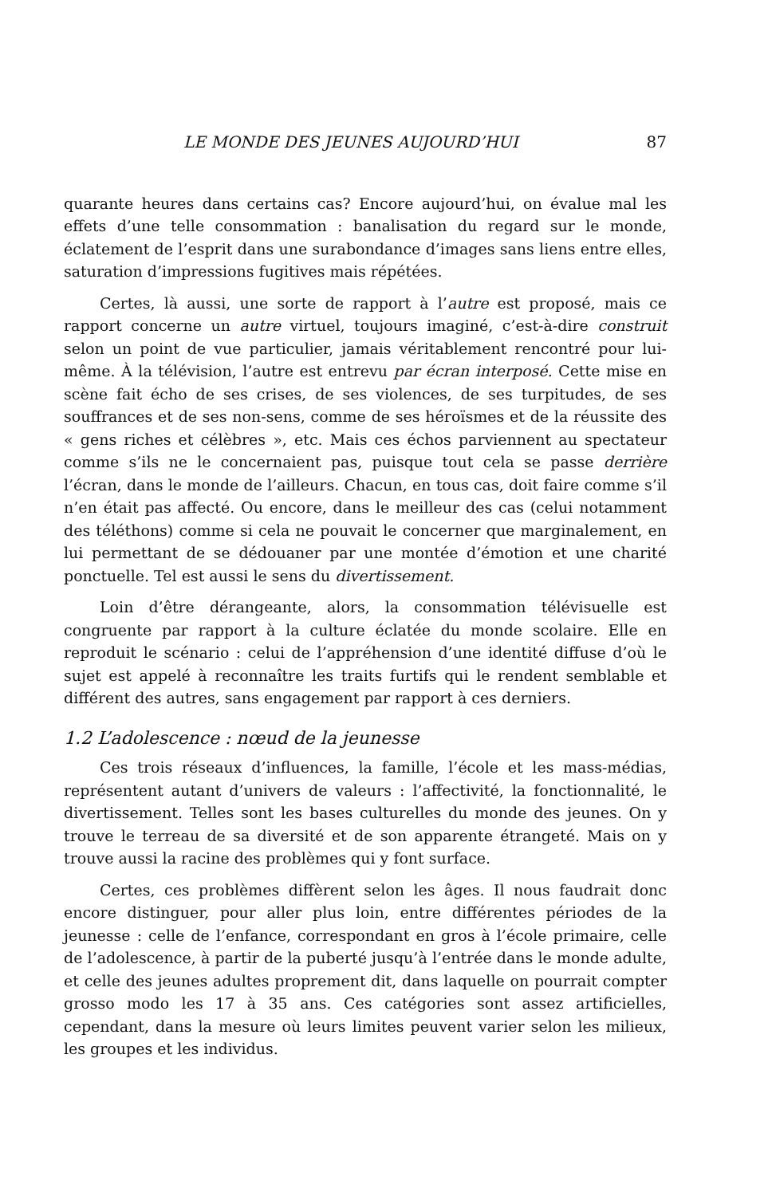LE MONDE DES JEUNES AUJOURD’HUI 87
quarante heures dans certains cas? Encore aujourd’hui, on évalue mal les effets d’une telle consommation : banalisation du regard sur le monde, éclatement de l’esprit dans une surabondance d’images sans liens entre elles, saturation d’impressions fugitives mais répétées.
Certes, là aussi, une sorte de rapport à l’autre est proposé, mais ce rapport concerne un autre virtuel, toujours imaginé, c’est-à-dire construit selon un point de vue particulier, jamais véritablement rencontré pour lui-même. À la télévision, l’autre est entrevu par écran interposé. Cette mise en scène fait écho de ses crises, de ses violences, de ses turpitudes, de ses souffrances et de ses non-sens, comme de ses héroïsmes et de la réussite des « gens riches et célèbres », etc. Mais ces échos parviennent au spectateur comme s’ils ne le concernaient pas, puisque tout cela se passe derrière l’écran, dans le monde de l’ailleurs. Chacun, en tous cas, doit faire comme s’il n’en était pas affecté. Ou encore, dans le meilleur des cas (celui notamment des téléthons) comme si cela ne pouvait le concerner que marginalement, en lui permettant de se dédouaner par une montée d’émotion et une charité ponctuelle. Tel est aussi le sens du divertissement.
Loin d’être dérangeante, alors, la consommation télévisuelle est congruente par rapport à la culture éclatée du monde scolaire. Elle en reproduit le scénario : celui de l’appréhension d’une identité diffuse d’où le sujet est appelé à reconnaître les traits furtifs qui le rendent semblable et différent des autres, sans engagement par rapport à ces derniers.
1.2 L’adolescence : nœud de la jeunesse
Ces trois réseaux d’influences, la famille, l’école et les mass-médias, représentent autant d’univers de valeurs : l’affectivité, la fonctionnalité, le divertissement. Telles sont les bases culturelles du monde des jeunes. On y trouve le terreau de sa diversité et de son apparente étrangeté. Mais on y trouve aussi la racine des problèmes qui y font surface.
Certes, ces problèmes diffèrent selon les âges. Il nous faudrait donc encore distinguer, pour aller plus loin, entre différentes périodes de la jeunesse : celle de l’enfance, correspondant en gros à l’école primaire, celle de l’adolescence, à partir de la puberté jusqu’à l’entrée dans le monde adulte, et celle des jeunes adultes proprement dit, dans laquelle on pourrait compter grosso modo les 17 à 35 ans. Ces catégories sont assez artificielles, cependant, dans la mesure où leurs limites peuvent varier selon les milieux, les groupes et les individus.